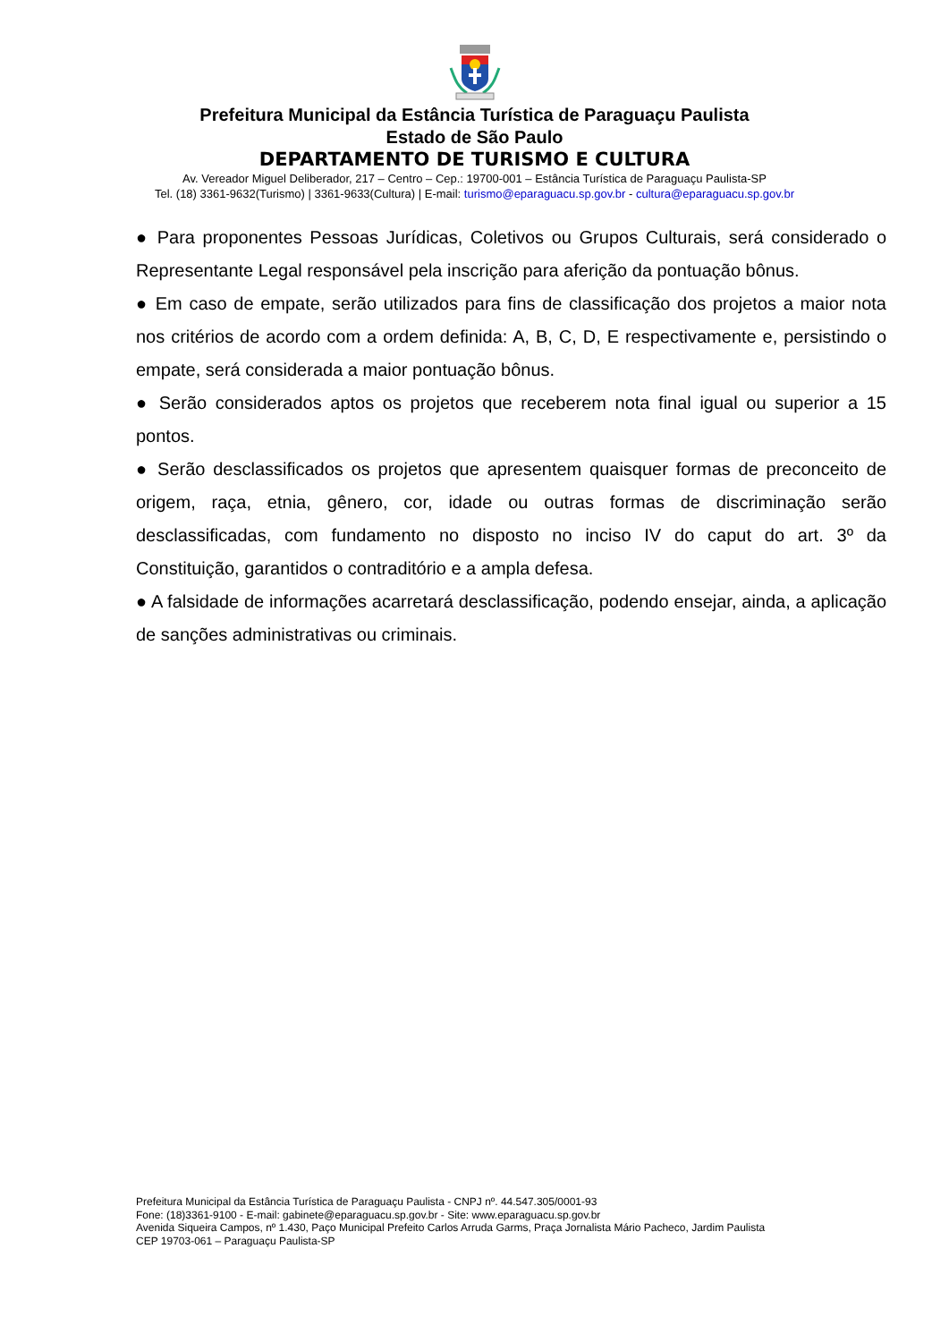Prefeitura Municipal da Estância Turística de Paraguaçu Paulista
Estado de São Paulo
DEPARTAMENTO DE TURISMO E CULTURA
Av. Vereador Miguel Deliberador, 217 – Centro – Cep.: 19700-001 – Estância Turística de Paraguaçu Paulista-SP
Tel. (18) 3361-9632(Turismo) | 3361-9633(Cultura) | E-mail: turismo@eparaguacu.sp.gov.br - cultura@eparaguacu.sp.gov.br
● Para proponentes Pessoas Jurídicas, Coletivos ou Grupos Culturais, será considerado o Representante Legal responsável pela inscrição para aferição da pontuação bônus.
● Em caso de empate, serão utilizados para fins de classificação dos projetos a maior nota nos critérios de acordo com a ordem definida: A, B, C, D, E respectivamente e, persistindo o empate, será considerada a maior pontuação bônus.
● Serão considerados aptos os projetos que receberem nota final igual ou superior a 15 pontos.
● Serão desclassificados os projetos que apresentem quaisquer formas de preconceito de origem, raça, etnia, gênero, cor, idade ou outras formas de discriminação serão desclassificadas, com fundamento no disposto no inciso IV do caput do art. 3º da Constituição, garantidos o contraditório e a ampla defesa.
● A falsidade de informações acarretará desclassificação, podendo ensejar, ainda, a aplicação de sanções administrativas ou criminais.
Prefeitura Municipal da Estância Turística de Paraguaçu Paulista - CNPJ nº. 44.547.305/0001-93
Fone: (18)3361-9100 - E-mail: gabinete@eparaguacu.sp.gov.br - Site: www.eparaguacu.sp.gov.br
Avenida Siqueira Campos, nº 1.430, Paço Municipal Prefeito Carlos Arruda Garms, Praça Jornalista Mário Pacheco, Jardim Paulista
CEP 19703-061 – Paraguaçu Paulista-SP